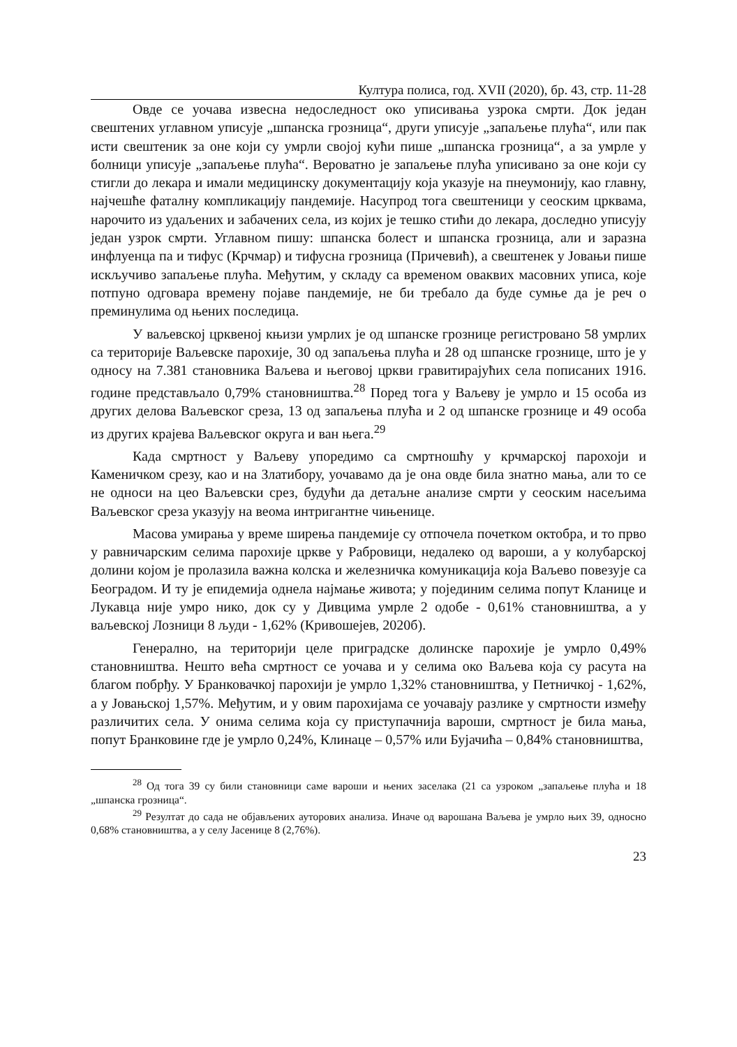Култура полиса, год. XVII (2020), бр. 43, стр. 11-28
Овде се уочава извесна недоследност око уписивања узрока смрти. Док један свештених углавном уписује „шпанска грозница“, други уписује „запаљење плућа“, или пак исти свештеник за оне који су умрли својој кући пише „шпанска грозница“, а за умрле у болници уписује „запаљење плућа“. Вероватно је запаљење плућа уписивано за оне који су стигли до лекара и имали медицинску документацију која указује на пнеумонију, као главну, најчешће фаталну компликацију пандемије. Насупрод тога свештеници у сеоским црквама, нарочито из удаљених и забачених села, из којих је тешко стићи до лекара, доследно уписују један узрок смрти. Углавном пишу: шпанска болест и шпанска грозница, али и заразна инфлуенца па и тифус (Крчмар) и тифусна грозница (Причевић), а свештенек у Јовањи пише искључиво запаљење плућа. Међутим, у складу са временом оваквих масовних уписа, које потпуно одговара времену појаве пандемије, не би требало да буде сумње да је реч о преминулима од њених последица.
У ваљевској црквеној књизи умрлих је од шпанске грознице регистровано 58 умрлих са територије Ваљевске парохије, 30 од запаљења плућа и 28 од шпанске грознице, што је у односу на 7.381 становника Ваљева и његовој цркви гравитирајућих села пописаних 1916. године представљало 0,79% становништва.<sup>28</sup> Поред тога у Ваљеву је умрло и 15 особа из других делова Ваљевског среза, 13 од запаљења плућа и 2 од шпанске грознице и 49 особа из других крајева Ваљевског округа и ван њега.<sup>29</sup>
Када смртност у Ваљеву упоредимо са смртношћу у крчмарској парохоји и Каменичком срезу, као и на Златибору, уочавамо да је она овде била знатно мања, али то се не односи на цео Ваљевски срез, будући да детаљне анализе смрти у сеоским насељима Ваљевског среза указују на веома интригантне чињенице.
Масова умирања у време ширења пандемије су отпочела почетком октобра, и то прво у равничарским селима парохије цркве у Рабровици, недалеко од вароши, а у колубарској долини којом је пролазила важна колска и железничка комуникација која Ваљево повезује са Београдом. И ту је епидемија однела најмање живота; у појединим селима попут Кланице и Лукавца није умро нико, док су у Дивцима умрле 2 одобе - 0,61% становништва, а у ваљевској Лозници 8 људи - 1,62% (Кривошејев, 2020б).
Генерално, на територији целе приградске долинске парохије је умрло 0,49% становништва. Нешто већа смртност се уочава и у селима око Ваљева која су расута на благом побрђу. У Бранковачкој парохији је умрло 1,32% становништва, у Петничкој - 1,62%, а у Јовањској 1,57%. Међутим, и у овим парохијама се уочавају разлике у смртности између различитих села. У онима селима која су приступачнија вароши, смртност је била мања, попут Бранковине где је умрло 0,24%, Клинаце – 0,57% или Бујачића – 0,84% становништва,
<sup>28</sup> Од тога 39 су били становници саме вароши и њених заселака (21 са узроком „запаљење плућа и 18 „шпанска грозница“.
<sup>29</sup> Резултат до сада не објављених ауторових анализа. Иначе од варошана Ваљева је умрло њих 39, односно 0,68% становништва, а у селу Јасенице 8 (2,76%).
23